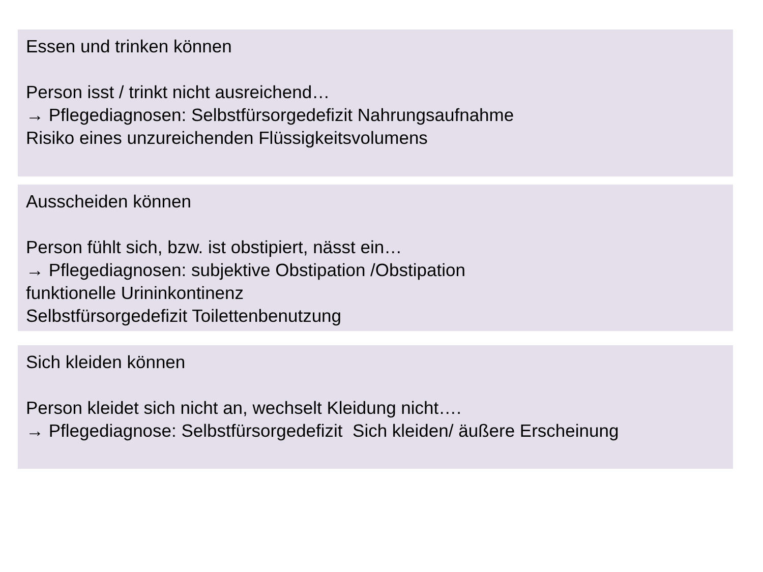Essen und trinken können
Person isst / trinkt nicht ausreichend…
→ Pflegediagnosen: Selbstfürsorgedefizit Nahrungsaufnahme
Risiko eines unzureichenden Flüssigkeitsvolumens
Ausscheiden können
Person fühlt sich, bzw. ist obstipiert, nässt ein…
→ Pflegediagnosen: subjektive Obstipation /Obstipation
funktionelle Urininkontinenz
Selbstfürsorgedefizit Toilettenbenutzung
Sich kleiden können
Person kleidet sich nicht an, wechselt Kleidung nicht….
→ Pflegediagnose: Selbstfürsorgedefizit Sich kleiden/ äußere Erscheinung